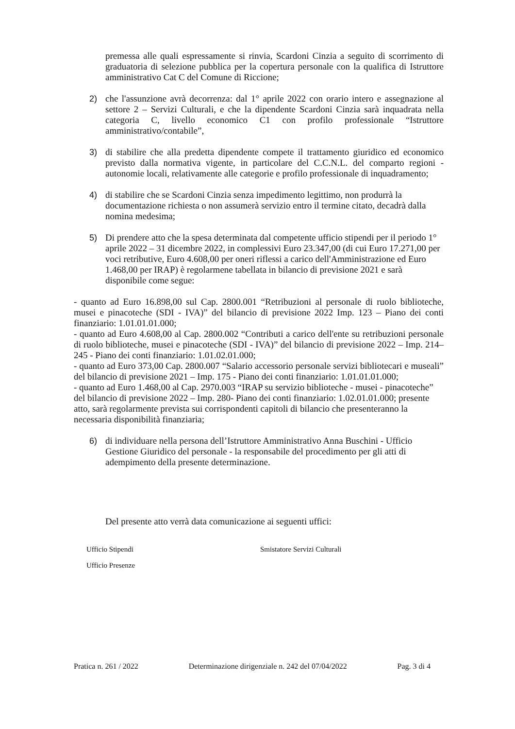premessa alle quali espressamente si rinvia, Scardoni Cinzia a seguito di scorrimento di graduatoria di selezione pubblica per la copertura personale con la qualifica di Istruttore amministrativo Cat C del Comune di Riccione;
2) che l'assunzione avrà decorrenza: dal 1° aprile 2022 con orario intero e assegnazione al settore 2 – Servizi Culturali, e che la dipendente Scardoni Cinzia sarà inquadrata nella categoria C, livello economico C1 con profilo professionale “Istruttore amministrativo/contabile”,
3) di stabilire che alla predetta dipendente compete il trattamento giuridico ed economico previsto dalla normativa vigente, in particolare del C.C.N.L. del comparto regioni - autonomie locali, relativamente alle categorie e profilo professionale di inquadramento;
4) di stabilire che se Scardoni Cinzia senza impedimento legittimo, non produrrà la documentazione richiesta o non assumerà servizio entro il termine citato, decadrà dalla nomina medesima;
5) Di prendere atto che la spesa determinata dal competente ufficio stipendi per il periodo 1° aprile 2022 – 31 dicembre 2022, in complessivi Euro 23.347,00 (di cui Euro 17.271,00 per voci retributive, Euro 4.608,00 per oneri riflessi a carico dell'Amministrazione ed Euro 1.468,00 per IRAP) è regolarmene tabellata in bilancio di previsione 2021 e sarà disponibile come segue:
- quanto ad Euro 16.898,00 sul Cap. 2800.001 “Retribuzioni al personale di ruolo biblioteche, musei e pinacoteche (SDI - IVA)” del bilancio di previsione 2022 Imp. 123 – Piano dei conti finanziario: 1.01.01.01.000;
- quanto ad Euro 4.608,00 al Cap. 2800.002 “Contributi a carico dell'ente su retribuzioni personale di ruolo biblioteche, musei e pinacoteche (SDI - IVA)” del bilancio di previsione 2022 – Imp. 214– 245 - Piano dei conti finanziario: 1.01.02.01.000;
- quanto ad Euro 373,00 Cap. 2800.007 “Salario accessorio personale servizi bibliotecari e museali” del bilancio di previsione 2021 – Imp. 175 - Piano dei conti finanziario: 1.01.01.01.000;
- quanto ad Euro 1.468,00 al Cap. 2970.003 “IRAP su servizio biblioteche - musei - pinacoteche” del bilancio di previsione 2022 – Imp. 280- Piano dei conti finanziario: 1.02.01.01.000; presente atto, sarà regolarmente prevista sui corrispondenti capitoli di bilancio che presenteranno la necessaria disponibilità finanziaria;
6) di individuare nella persona dell’Istruttore Amministrativo Anna Buschini - Ufficio Gestione Giuridico del personale - la responsabile del procedimento per gli atti di adempimento della presente determinazione.
Del presente atto verrà data comunicazione ai seguenti uffici:
Ufficio Stipendi Smistatore Servizi Culturali
Ufficio Presenze
Pratica n. 261 / 2022 Determinazione dirigenziale n. 242 del 07/04/2022 Pag. 3 di 4